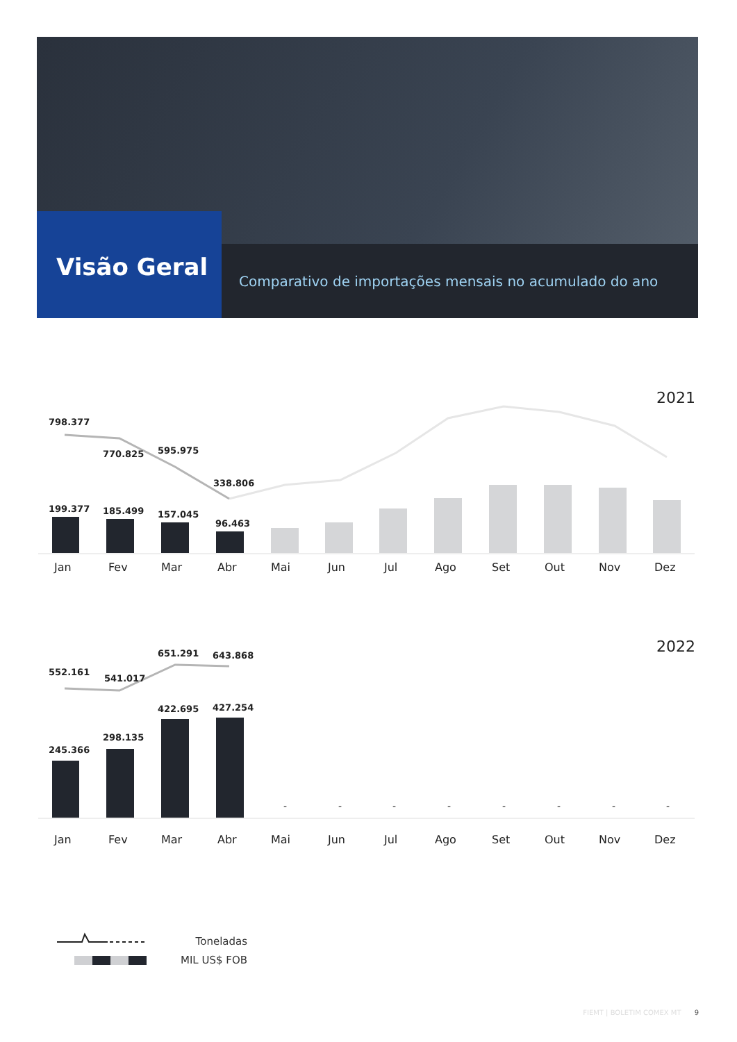Visão Geral
Comparativo de importações mensais no acumulado do ano
2021
798.377
770.825
595.975
338.806
199.377
185.499
157.045
96.463
Jan
Fev
Mar
Abr
Mai
Jun
Jul
Ago
Set
Out
Nov
Dez
2022
552.161
541.017
651.291
643.868
245.366
298.135
422.695
427.254
-
-
-
-
-
-
-
-
Jan
Fev
Mar
Abr
Mai
Jun
Jul
Ago
Set
Out
Nov
Dez
Toneladas
MIL US$ FOB
FIEMT | BOLETIM COMEX MT 9